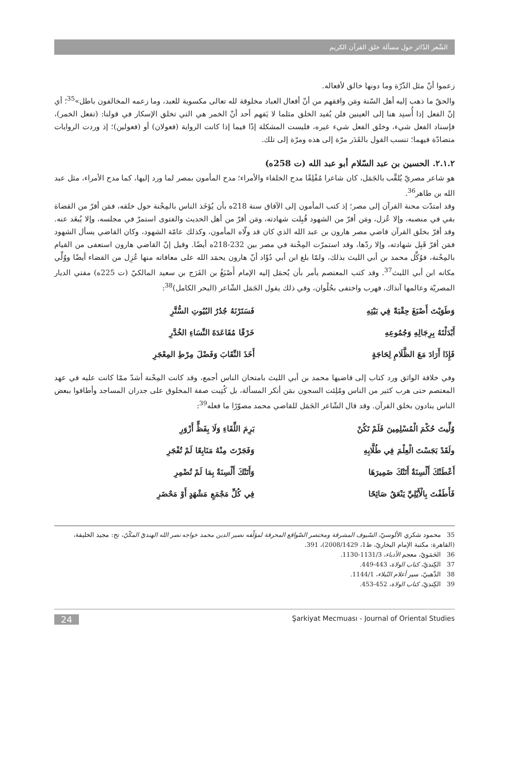الشّعر الدّائر حول مسألة خلق القرآن الكريم
زعموا أنّ مثل الذّرّة وما دونها خالق لأفعاله.
والحقّ ما ذهب إليه أهل السّنة ومَن وافقهم من أنّ أفعال العباد مخلوقة لله تعالى مكسوبة للعبد، وما زعمه المخالفون باطل»<sup>35</sup>؛ أي إنّ الفعل إذا أُسنِد هنا إلى العينين فلن يُفيد الخلق مثلما لا يَفهم أحد أنّ الخمر هي التي تخلق الإسكار في قولنا: (تفعل الخمر)، فإسناد الفعل شيء، وخلق الفعل شيء غيره، فليست المشكلة إذًا فيما إذا كانت الرواية (فعولان) أو (فعولين)؛ إذ وردت الروايات متضادّة فيهما؛ تنسب القول بالقَدَر مرّة إلى هذه ومرّة إلى تلك.
٢.١.٢. الحسين بن عبد السّلام أبو عبد الله (ت 258ه)
هو شاعر مصريّ يُلقَّب بالجَمَل، كان شاعرا مُفْلِقًا مدح الخلفاء والأمراء؛ مدح المأمون بمصر لما ورد إليها، كما مدح الأمراء، مثل عبد الله بن طاهر<sup>36</sup>.
وقد امتدّت محنة القرآن إلى مصر؛ إذ كتب المأمون إلى الآفاق سنة 218ه بأن يُؤخَذ الناس بالمِحْنة حول خلقه، فمَن أقرّ من القضاة بقي في منصبه، وإلا عُزل، ومَن أقرّ من الشهود قُبِلت شهادته، ومَن أقرّ من أهل الحديث والفتوى استمرّ في مجلسه، وإلا يُبعَد عنه. وقد أقرّ بخلق القرآن قاضي مصر هارون بن عبد الله الذي كان قد ولّاه المأمون، وكذلك عامّة الشهود، وكان القاضي يسأل الشهود فمَن أقرّ قَبِل شهادته، وإلا ردّها، وقد استمرّت المِحْنة في مصر بين 232-218ه أيضًا. وقيل إنّ القاضي هارون استعفى من القيام بالمِحْنة، فوُكِّل محمد بن أبي الليث بذلك، ولمّا بلغ ابن أبي دُؤَاد أنّ هارون يحمَد الله على معافاته منها عُزِل من القضاء أيضًا ووُلِّي مكانه ابن أبي الليث<sup>37</sup>. وقد كتب المعتصم يأمر بأن يُحمَل إليه الإمام أَصْبَغُ بن الفَرَج بن سعيد المالكيّ (ت 225ه) مفتي الديار المصريّة وعالمها آنذاك، فهرب واختفى بحُلْوان، وفي ذلك يقول الجَمَل الشّاعر (البحر الكامل)<sup>38</sup>:
| وَطَوَيْتَ أَصْبَغَ حِقْبَةً فِي بَيْتِهِ | فَسَتَرْنَهُ جُدُرُ البُيُوتِ السُّتَّرِ |
| أَبْدَلْتَهُ بِرِجَالِهِ وَجُمُوعِهِ | خَرْقًا مُقَاعَدَةَ النِّسَاءِ الخُدَّرِ |
| فَإِذَا أَرَادَ مَعَ الظَّلَامِ لِحَاجَةٍ | أَخَذَ النِّقَابَ وَفَضْلَ مِرْطِ المِعْجَرِ |
وفي خلافة الواثق ورد كتاب إلى قاضيها محمد بن أبي الليث بامتحان الناس أجمع، وقد كانت المِحْنة أشدّ ممّا كانت عليه في عهد المعتصم حتى هرب كثير من الناس ومُلِئت السجون بمَن أنكر المسألة، بل كُتِبت صفة المخلوق على جدران المساجد وأطافوا ببعض الناس ينادون بخلق القرآن. وقد قال الشّاعر الجَمَل للقاضي محمد مصوّرًا ما فعله<sup>39</sup>:
| وُلِّيتَ حُكْمَ الْمُسْلِمِينَ فَلَمْ تَكُنْ | بَرِمَ اللِّقَاءِ وَلَا بِفَظٍّ أَزْوَرِ |
| ولَقَدْ بَجَسْتَ الْعِلْمَ فِي طُلَّابِهِ | وَفَجَرْتَ مِنْهُ مَنَابِعًا لَمْ تُفْجَرِ |
| أَعْطَتْكَ أَلْسِنَةٌ أَتَتْكَ ضَمِيرَهَا | وَأَتَتْكَ أَلْسِنَةٌ بِمَا لَمْ تُضْمِرِ |
| فَأَطَفْتَ بِالْأَيْلِيِّ يَنْعَقُ صَائِحًا | فِي كُلِّ مَجْمَعِ مَشْهَدٍ أَوْ مَحْضَرِ |
35 محمود شكري الألوسيّ، السّيوف المشرقة ومختصر الصّواقع المحرقة لمؤلّفه نصير الدين محمد خواجه نصر الله الهنديّ المكّيّ، تح: مجيد الخليفة، (القاهرة: مكتبة الإمام البخاريّ، ط1، 2008/1429)، 391.
36 الحَمَويّ، معجم الأدباء، 1131/3-1130.
37 الكِنديّ، كتاب الولاة، 443-449.
38 الذّهبيّ، سير أعلام النّبلاء، 1144/1.
39 الكِنديّ، كتاب الولاة، 452-453.
24
Şarkiyat Mecmuası - Journal of Oriental Studies